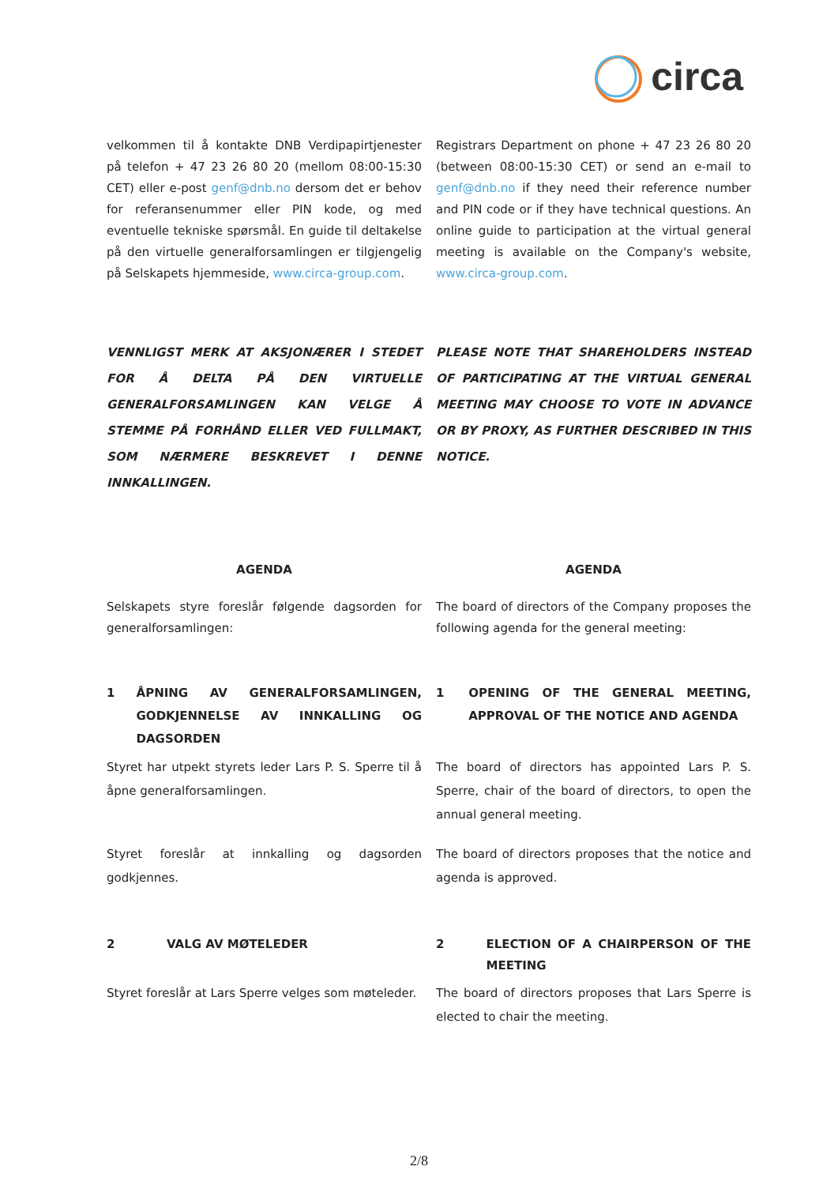circa
velkommen til å kontakte DNB Verdipapirtjenester på telefon + 47 23 26 80 20 (mellom 08:00-15:30 CET) eller e-post genf@dnb.no dersom det er behov for referansenummer eller PIN kode, og med eventuelle tekniske spørsmål. En guide til deltakelse på den virtuelle generalforsamlingen er tilgjengelig på Selskapets hjemmeside, www.circa-group.com.
Registrars Department on phone + 47 23 26 80 20 (between 08:00-15:30 CET) or send an e-mail to genf@dnb.no if they need their reference number and PIN code or if they have technical questions. An online guide to participation at the virtual general meeting is available on the Company's website, www.circa-group.com.
VENNLIGST MERK AT AKSJONÆRER I STEDET FOR Å DELTA PÅ DEN VIRTUELLE GENERALFORSAMLINGEN KAN VELGE Å STEMME PÅ FORHÅND ELLER VED FULLMAKT, SOM NÆRMERE BESKREVET I DENNE INNKALLINGEN.
PLEASE NOTE THAT SHAREHOLDERS INSTEAD OF PARTICIPATING AT THE VIRTUAL GENERAL MEETING MAY CHOOSE TO VOTE IN ADVANCE OR BY PROXY, AS FURTHER DESCRIBED IN THIS NOTICE.
AGENDA AGENDA
Selskapets styre foreslår følgende dagsorden for generalforsamlingen:
The board of directors of the Company proposes the following agenda for the general meeting:
1 ÅPNING AV GENERALFORSAMLINGEN, GODKJENNELSE AV INNKALLING OG DAGSORDEN
1 OPENING OF THE GENERAL MEETING, APPROVAL OF THE NOTICE AND AGENDA
Styret har utpekt styrets leder Lars P. S. Sperre til å åpne generalforsamlingen.
The board of directors has appointed Lars P. S. Sperre, chair of the board of directors, to open the annual general meeting.
Styret foreslår at innkalling og dagsorden godkjennes.
The board of directors proposes that the notice and agenda is approved.
2 VALG AV MØTELEDER 2 ELECTION OF A CHAIRPERSON OF THE MEETING
Styret foreslår at Lars Sperre velges som møteleder.
The board of directors proposes that Lars Sperre is elected to chair the meeting.
2/8